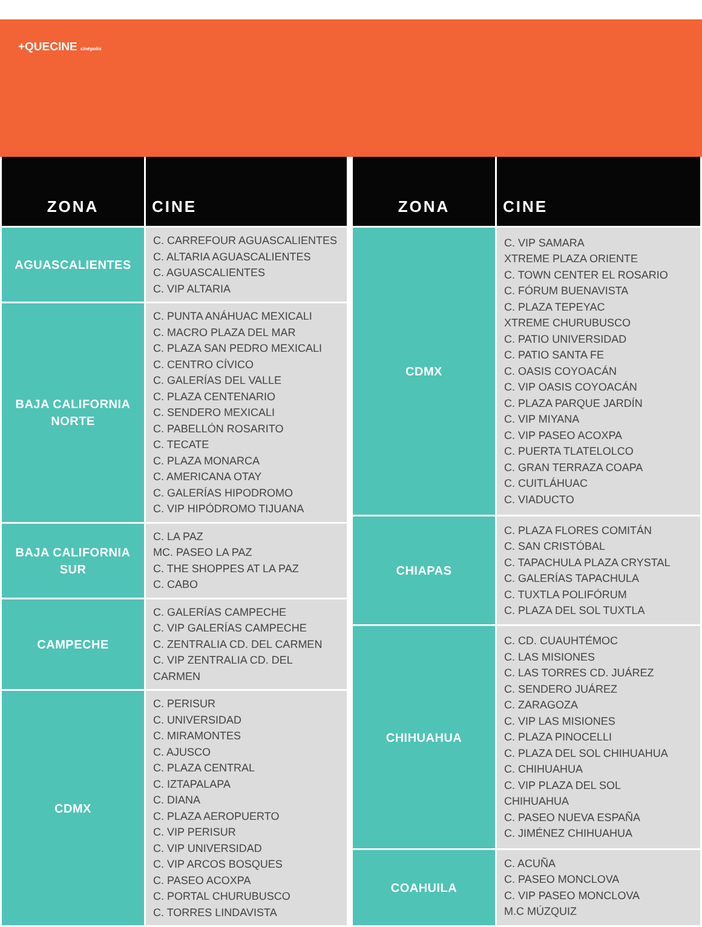+QUECINE cinépolis
| ZONA | CINE |
| --- | --- |
| AGUASCALIENTES | C. CARREFOUR AGUASCALIENTES C. ALTARIA AGUASCALIENTES C. AGUASCALIENTES C. VIP ALTARIA |
| BAJA CALIFORNIA NORTE | C. PUNTA ANÁHUAC MEXICALI C. MACRO PLAZA DEL MAR C. PLAZA SAN PEDRO MEXICALI C. CENTRO CÍVICO C. GALERÍAS DEL VALLE C. PLAZA CENTENARIO C. SENDERO MEXICALI C. PABELLÓN ROSARITO C. TECATE C. PLAZA MONARCA C. AMERICANA OTAY C. GALERÍAS HIPODROMO C. VIP HIPÓDROMO TIJUANA |
| BAJA CALIFORNIA SUR | C. LA PAZ MC. PASEO LA PAZ C. THE SHOPPES AT LA PAZ C. CABO |
| CAMPECHE | C. GALERÍAS CAMPECHE C. VIP GALERÍAS CAMPECHE C. ZENTRALIA CD. DEL CARMEN C. VIP ZENTRALIA CD. DEL CARMEN |
| CDMX | C. PERISUR C. UNIVERSIDAD C. MIRAMONTES C. AJUSCO C. PLAZA CENTRAL C. IZTAPALAPA C. DIANA C. PLAZA AEROPUERTO C. VIP PERISUR C. VIP UNIVERSIDAD C. VIP ARCOS BOSQUES C. PASEO ACOXPA C. PORTAL CHURUBUSCO C. TORRES LINDAVISTA |
| ZONA | CINE |
| --- | --- |
| CDMX | C. VIP SAMARA XTREME PLAZA ORIENTE C. TOWN CENTER EL ROSARIO C. FÓRUM BUENAVISTA C. PLAZA TEPEYAC XTREME CHURUBUSCO C. PATIO UNIVERSIDAD C. PATIO SANTA FE C. OASIS COYOACÁN C. VIP OASIS COYOACÁN C. PLAZA PARQUE JARDÍN C. VIP MIYANA C. VIP PASEO ACOXPA C. PUERTA TLATELOLCO C. GRAN TERRAZA COAPA C. CUITLÁHUAC C. VIADUCTO |
| CHIAPAS | C. PLAZA FLORES COMITÁN C. SAN CRISTÓBAL C. TAPACHULA PLAZA CRYSTAL C. GALERÍAS TAPACHULA C. TUXTLA POLIFÓRUM C. PLAZA DEL SOL TUXTLA |
| CHIHUAHUA | C. CD. CUAUHTÉMOC C. LAS MISIONES C. LAS TORRES CD. JUÁREZ C. SENDERO JUÁREZ C. ZARAGOZA C. VIP LAS MISIONES C. PLAZA PINOCELLI C. PLAZA DEL SOL CHIHUAHUA C. CHIHUAHUA C. VIP PLAZA DEL SOL CHIHUAHUA C. PASEO NUEVA ESPAÑA C. JIMÉNEZ CHIHUAHUA |
| COAHUILA | C. ACUÑA C. PASEO MONCLOVA C. VIP PASEO MONCLOVA M.C MÚZQUIZ |